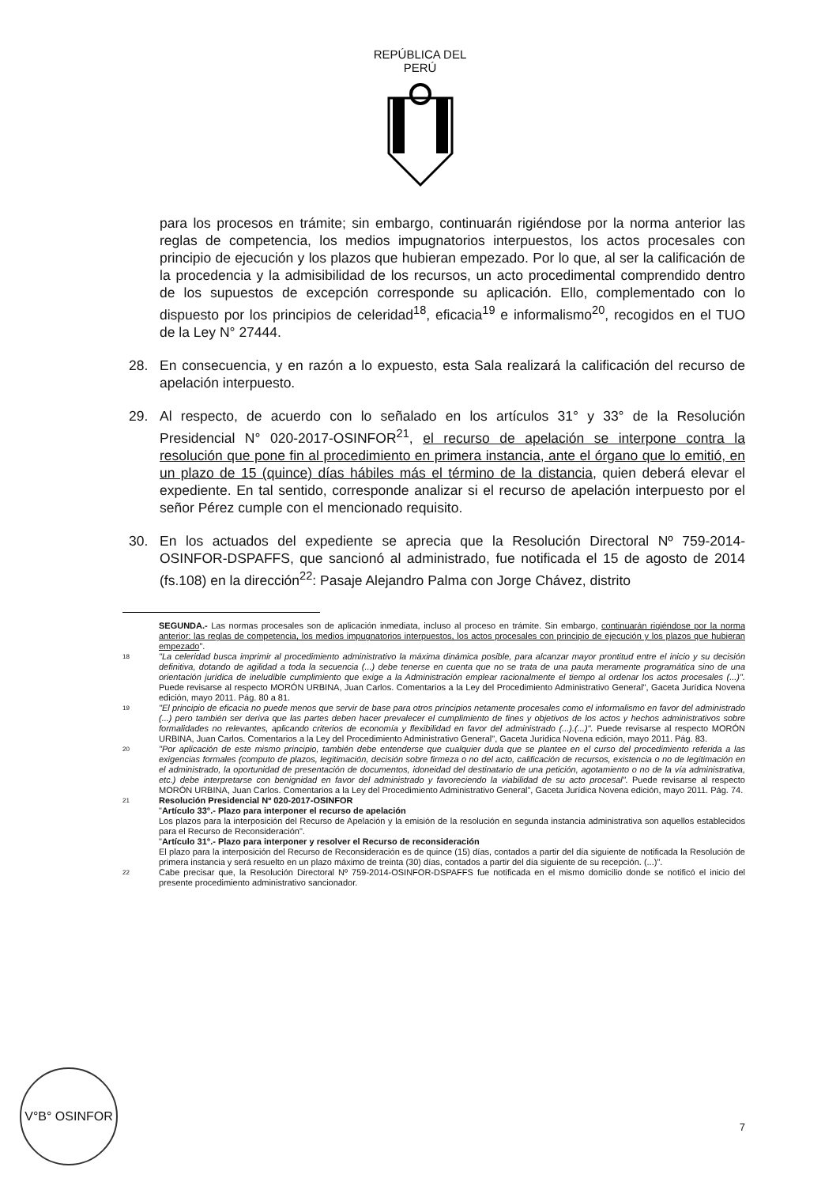REPÚBLICA DEL PERÚ
para los procesos en trámite; sin embargo, continuarán rigiéndose por la norma anterior las reglas de competencia, los medios impugnatorios interpuestos, los actos procesales con principio de ejecución y los plazos que hubieran empezado. Por lo que, al ser la calificación de la procedencia y la admisibilidad de los recursos, un acto procedimental comprendido dentro de los supuestos de excepción corresponde su aplicación. Ello, complementado con lo dispuesto por los principios de celeridad<sup>18</sup>, eficacia<sup>19</sup> e informalismo<sup>20</sup>, recogidos en el TUO de la Ley N° 27444.
28. En consecuencia, y en razón a lo expuesto, esta Sala realizará la calificación del recurso de apelación interpuesto.
29. Al respecto, de acuerdo con lo señalado en los artículos 31° y 33° de la Resolución Presidencial N° 020-2017-OSINFOR<sup>21</sup>, el recurso de apelación se interpone contra la resolución que pone fin al procedimiento en primera instancia, ante el órgano que lo emitió, en un plazo de 15 (quince) días hábiles más el término de la distancia, quien deberá elevar el expediente. En tal sentido, corresponde analizar si el recurso de apelación interpuesto por el señor Pérez cumple con el mencionado requisito.
30. En los actuados del expediente se aprecia que la Resolución Directoral Nº 759-2014-OSINFOR-DSPAFFS, que sancionó al administrado, fue notificada el 15 de agosto de 2014 (fs.108) en la dirección<sup>22</sup>: Pasaje Alejandro Palma con Jorge Chávez, distrito
SEGUNDA.- Las normas procesales son de aplicación inmediata, incluso al proceso en trámite. Sin embargo, continuarán rigiéndose por la norma anterior: las reglas de competencia, los medios impugnatorios interpuestos, los actos procesales con principio de ejecución y los plazos que hubieran empezado".
18 "La celeridad busca imprimir al procedimiento administrativo la máxima dinámica posible, para alcanzar mayor prontitud entre el inicio y su decisión definitiva, dotando de agilidad a toda la secuencia (...) debe tenerse en cuenta que no se trata de una pauta meramente programática sino de una orientación jurídica de ineludible cumplimiento que exige a la Administración emplear racionalmente el tiempo al ordenar los actos procesales (...)". Puede revisarse al respecto MORÓN URBINA, Juan Carlos. Comentarios a la Ley del Procedimiento Administrativo General", Gaceta Jurídica Novena edición, mayo 2011. Pág. 80 a 81.
19 "El principio de eficacia no puede menos que servir de base para otros principios netamente procesales como el informalismo en favor del administrado (...) pero también ser deriva que las partes deben hacer prevalecer el cumplimiento de fines y objetivos de los actos y hechos administrativos sobre formalidades no relevantes, aplicando criterios de economía y flexibilidad en favor del administrado (...).(...)". Puede revisarse al respecto MORÓN URBINA, Juan Carlos. Comentarios a la Ley del Procedimiento Administrativo General", Gaceta Jurídica Novena edición, mayo 2011. Pág. 83.
20 "Por aplicación de este mismo principio, también debe entenderse que cualquier duda que se plantee en el curso del procedimiento referida a las exigencias formales (computo de plazos, legitimación, decisión sobre firmeza o no del acto, calificación de recursos, existencia o no de legitimación en el administrado, la oportunidad de presentación de documentos, idoneidad del destinatario de una petición, agotamiento o no de la vía administrativa, etc.) debe interpretarse con benignidad en favor del administrado y favoreciendo la viabilidad de su acto procesal". Puede revisarse al respecto MORÓN URBINA, Juan Carlos. Comentarios a la Ley del Procedimiento Administrativo General", Gaceta Jurídica Novena edición, mayo 2011. Pág. 74.
21 Resolución Presidencial Nº 020-2017-OSINFOR
"Artículo 33°.- Plazo para interponer el recurso de apelación
Los plazos para la interposición del Recurso de Apelación y la emisión de la resolución en segunda instancia administrativa son aquellos establecidos para el Recurso de Reconsideración".
"Artículo 31°.- Plazo para interponer y resolver el Recurso de reconsideración
El plazo para la interposición del Recurso de Reconsideración es de quince (15) días, contados a partir del día siguiente de notificada la Resolución de primera instancia y será resuelto en un plazo máximo de treinta (30) días, contados a partir del día siguiente de su recepción. (...)".
22 Cabe precisar que, la Resolución Directoral Nº 759-2014-OSINFOR-DSPAFFS fue notificada en el mismo domicilio donde se notificó el inicio del presente procedimiento administrativo sancionador.
V°B° OSINFOR
7